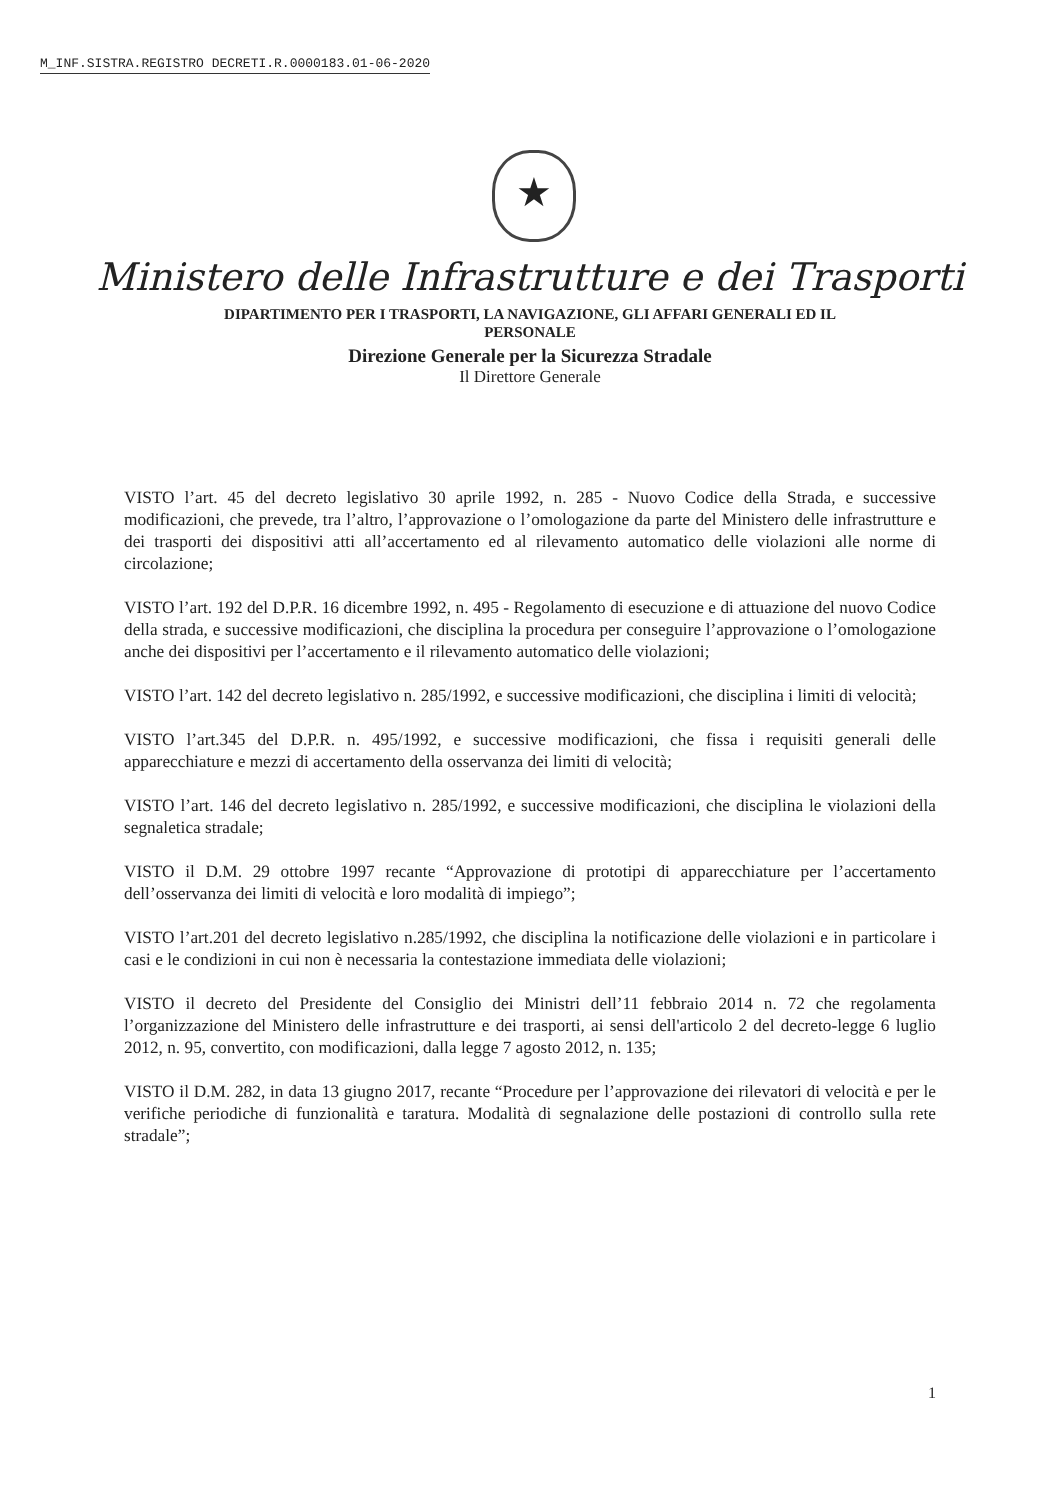M_INF.SISTRA.REGISTRO DECRETI.R.0000183.01-06-2020
★
Ministero delle Infrastrutture e dei Trasporti
DIPARTIMENTO PER I TRASPORTI, LA NAVIGAZIONE, GLI AFFARI GENERALI ED IL
PERSONALE
Direzione Generale per la Sicurezza Stradale
Il Direttore Generale
VISTO l’art. 45 del decreto legislativo 30 aprile 1992, n. 285 - Nuovo Codice della Strada, e successive modificazioni, che prevede, tra l’altro, l’approvazione o l’omologazione da parte del Ministero delle infrastrutture e dei trasporti dei dispositivi atti all’accertamento ed al rilevamento automatico delle violazioni alle norme di circolazione;
VISTO l’art. 192 del D.P.R. 16 dicembre 1992, n. 495 - Regolamento di esecuzione e di attuazione del nuovo Codice della strada, e successive modificazioni, che disciplina la procedura per conseguire l’approvazione o l’omologazione anche dei dispositivi per l’accertamento e il rilevamento automatico delle violazioni;
VISTO l’art. 142 del decreto legislativo n. 285/1992, e successive modificazioni, che disciplina i limiti di velocità;
VISTO l’art.345 del D.P.R. n. 495/1992, e successive modificazioni, che fissa i requisiti generali delle apparecchiature e mezzi di accertamento della osservanza dei limiti di velocità;
VISTO l’art. 146 del decreto legislativo n. 285/1992, e successive modificazioni, che disciplina le violazioni della segnaletica stradale;
VISTO il D.M. 29 ottobre 1997 recante “Approvazione di prototipi di apparecchiature per l’accertamento dell’osservanza dei limiti di velocità e loro modalità di impiego”;
VISTO l’art.201 del decreto legislativo n.285/1992, che disciplina la notificazione delle violazioni e in particolare i casi e le condizioni in cui non è necessaria la contestazione immediata delle violazioni;
VISTO il decreto del Presidente del Consiglio dei Ministri dell’11 febbraio 2014 n. 72 che regolamenta l’organizzazione del Ministero delle infrastrutture e dei trasporti, ai sensi dell'articolo 2 del decreto-legge 6 luglio 2012, n. 95, convertito, con modificazioni, dalla legge 7 agosto 2012, n. 135;
VISTO il D.M. 282, in data 13 giugno 2017, recante “Procedure per l’approvazione dei rilevatori di velocità e per le verifiche periodiche di funzionalità e taratura. Modalità di segnalazione delle postazioni di controllo sulla rete stradale”;
1